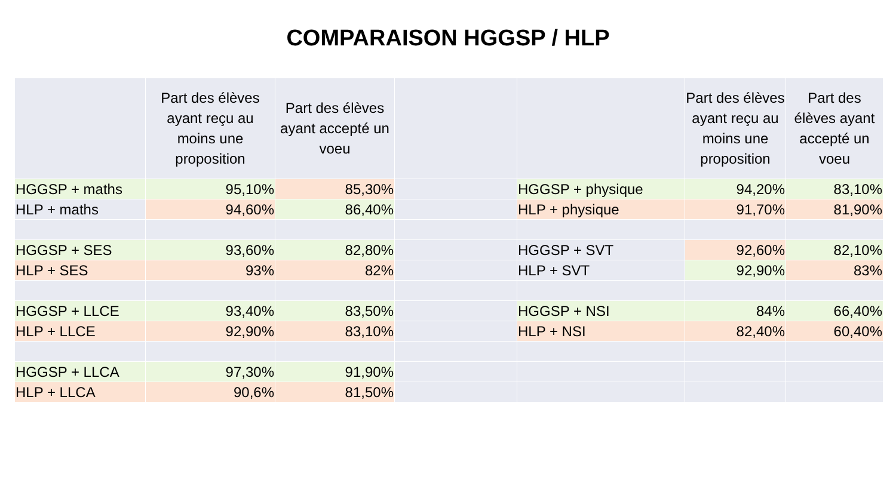COMPARAISON HGGSP / HLP
| | Part des élèves ayant reçu au moins une proposition | Part des élèves ayant accepté un voeu | | | Part des élèves ayant reçu au moins une proposition | Part des élèves ayant accepté un voeu |
| --- | --- | --- | --- | --- | --- | --- |
| HGGSP + maths | 95,10% | 85,30% | | HGGSP + physique | 94,20% | 83,10% |
| HLP + maths | 94,60% | 86,40% | | HLP + physique | 91,70% | 81,90% |
| HGGSP + SES | 93,60% | 82,80% | | HGGSP + SVT | 92,60% | 82,10% |
| HLP + SES | 93% | 82% | | HLP + SVT | 92,90% | 83% |
| HGGSP + LLCE | 93,40% | 83,50% | | HGGSP + NSI | 84% | 66,40% |
| HLP + LLCE | 92,90% | 83,10% | | HLP + NSI | 82,40% | 60,40% |
| HGGSP + LLCA | 97,30% | 91,90% | | | | |
| HLP + LLCA | 90,6% | 81,50% | | | | |